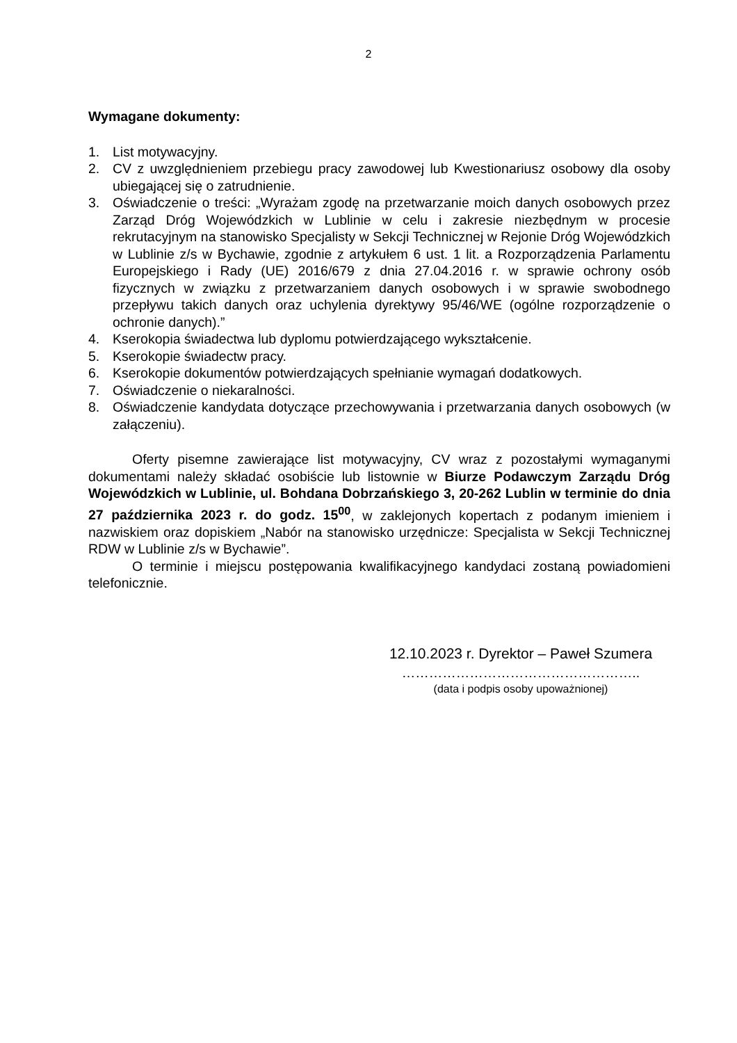2
Wymagane dokumenty:
1. List motywacyjny.
2. CV z uwzględnieniem przebiegu pracy zawodowej lub Kwestionariusz osobowy dla osoby ubiegającej się o zatrudnienie.
3. Oświadczenie o treści: „Wyrażam zgodę na przetwarzanie moich danych osobowych przez Zarząd Dróg Wojewódzkich w Lublinie w celu i zakresie niezbędnym w procesie rekrutacyjnym na stanowisko Specjalisty w Sekcji Technicznej w Rejonie Dróg Wojewódzkich w Lublinie z/s w Bychawie, zgodnie z artykułem 6 ust. 1 lit. a Rozporządzenia Parlamentu Europejskiego i Rady (UE) 2016/679 z dnia 27.04.2016 r. w sprawie ochrony osób fizycznych w związku z przetwarzaniem danych osobowych i w sprawie swobodnego przepływu takich danych oraz uchylenia dyrektywy 95/46/WE (ogólne rozporządzenie o ochronie danych).”
4. Kserokopia świadectwa lub dyplomu potwierdzającego wykształcenie.
5. Kserokopie świadectw pracy.
6. Kserokopie dokumentów potwierdzających spełnianie wymagań dodatkowych.
7. Oświadczenie o niekaralności.
8. Oświadczenie kandydata dotyczące przechowywania i przetwarzania danych osobowych (w załączeniu).
Oferty pisemne zawierające list motywacyjny, CV wraz z pozostałymi wymaganymi dokumentami należy składać osobiście lub listownie w Biurze Podawczym Zarządu Dróg Wojewódzkich w Lublinie, ul. Bohdana Dobrzańskiego 3, 20-262 Lublin w terminie do dnia 27 października 2023 r. do godz. 15<sup>00</sup>, w zaklejonych kopertach z podanym imieniem i nazwiskiem oraz dopiskiem „Nabór na stanowisko urzędnicze: Specjalista w Sekcji Technicznej RDW w Lublinie z/s w Bychawie”.
O terminie i miejscu postępowania kwalifikacyjnego kandydaci zostaną powiadomieni telefonicznie.
12.10.2023 r. Dyrektor – Paweł Szumera
……………………………………………..
(data i podpis osoby upoważnionej)